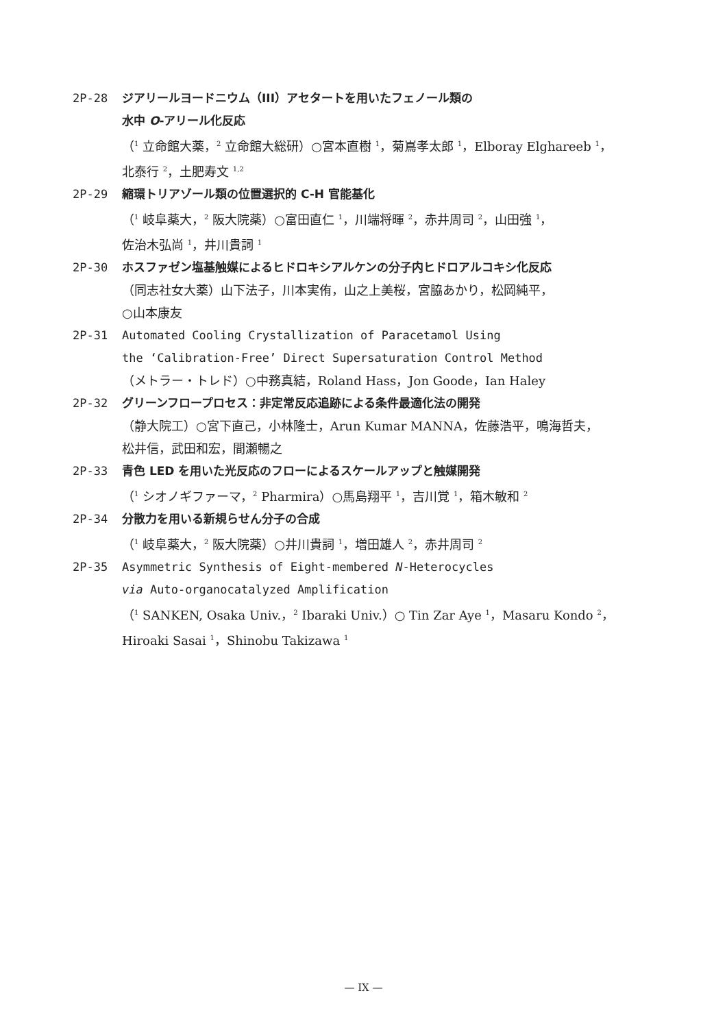2P-28 ジアリールヨードニウム（III）アセタートを用いたフェノール類の
水中 O-アリール化反応
（<sup>1</sup> 立命館大薬，<sup>2</sup> 立命館大総研）○宮本直樹 <sup>1</sup>，菊嶌孝太郎 <sup>1</sup>，Elboray Elghareeb <sup>1</sup>，
北泰行 <sup>2</sup>，土肥寿文 <sup>1,2</sup>
2P-29 縮環トリアゾール類の位置選択的 C-H 官能基化
（<sup>1</sup> 岐阜薬大，<sup>2</sup> 阪大院薬）○富田直仁 <sup>1</sup>，川端将暉 <sup>2</sup>，赤井周司 <sup>2</sup>，山田強 <sup>1</sup>，
佐治木弘尚 <sup>1</sup>，井川貴詞 <sup>1</sup>
2P-30 ホスファゼン塩基触媒によるヒドロキシアルケンの分子内ヒドロアルコキシ化反応
（同志社女大薬）山下法子，川本実侑，山之上美桜，宮脇あかり，松岡純平，
○山本康友
2P-31 Automated Cooling Crystallization of Paracetamol Using
the ‘Calibration-Free’ Direct Supersaturation Control Method
（メトラー・トレド）○中務真結，Roland Hass，Jon Goode，Ian Haley
2P-32 グリーンフロープロセス：非定常反応追跡による条件最適化法の開発
（静大院工）○宮下直己，小林隆士，Arun Kumar MANNA，佐藤浩平，鳴海哲夫，
松井信，武田和宏，間瀬暢之
2P-33 青色 LED を用いた光反応のフローによるスケールアップと触媒開発
（<sup>1</sup> シオノギファーマ，<sup>2</sup> Pharmira）○馬島翔平 <sup>1</sup>，吉川覚 <sup>1</sup>，箱木敏和 <sup>2</sup>
2P-34 分散力を用いる新規らせん分子の合成
（<sup>1</sup> 岐阜薬大，<sup>2</sup> 阪大院薬）○井川貴詞 <sup>1</sup>，増田雄人 <sup>2</sup>，赤井周司 <sup>2</sup>
2P-35 Asymmetric Synthesis of Eight-membered N-Heterocycles
via Auto-organocatalyzed Amplification
（<sup>1</sup> SANKEN, Osaka Univ.，<sup>2</sup> Ibaraki Univ.）○ Tin Zar Aye <sup>1</sup>，Masaru Kondo <sup>2</sup>，
Hiroaki Sasai <sup>1</sup>，Shinobu Takizawa <sup>1</sup>
— IX —